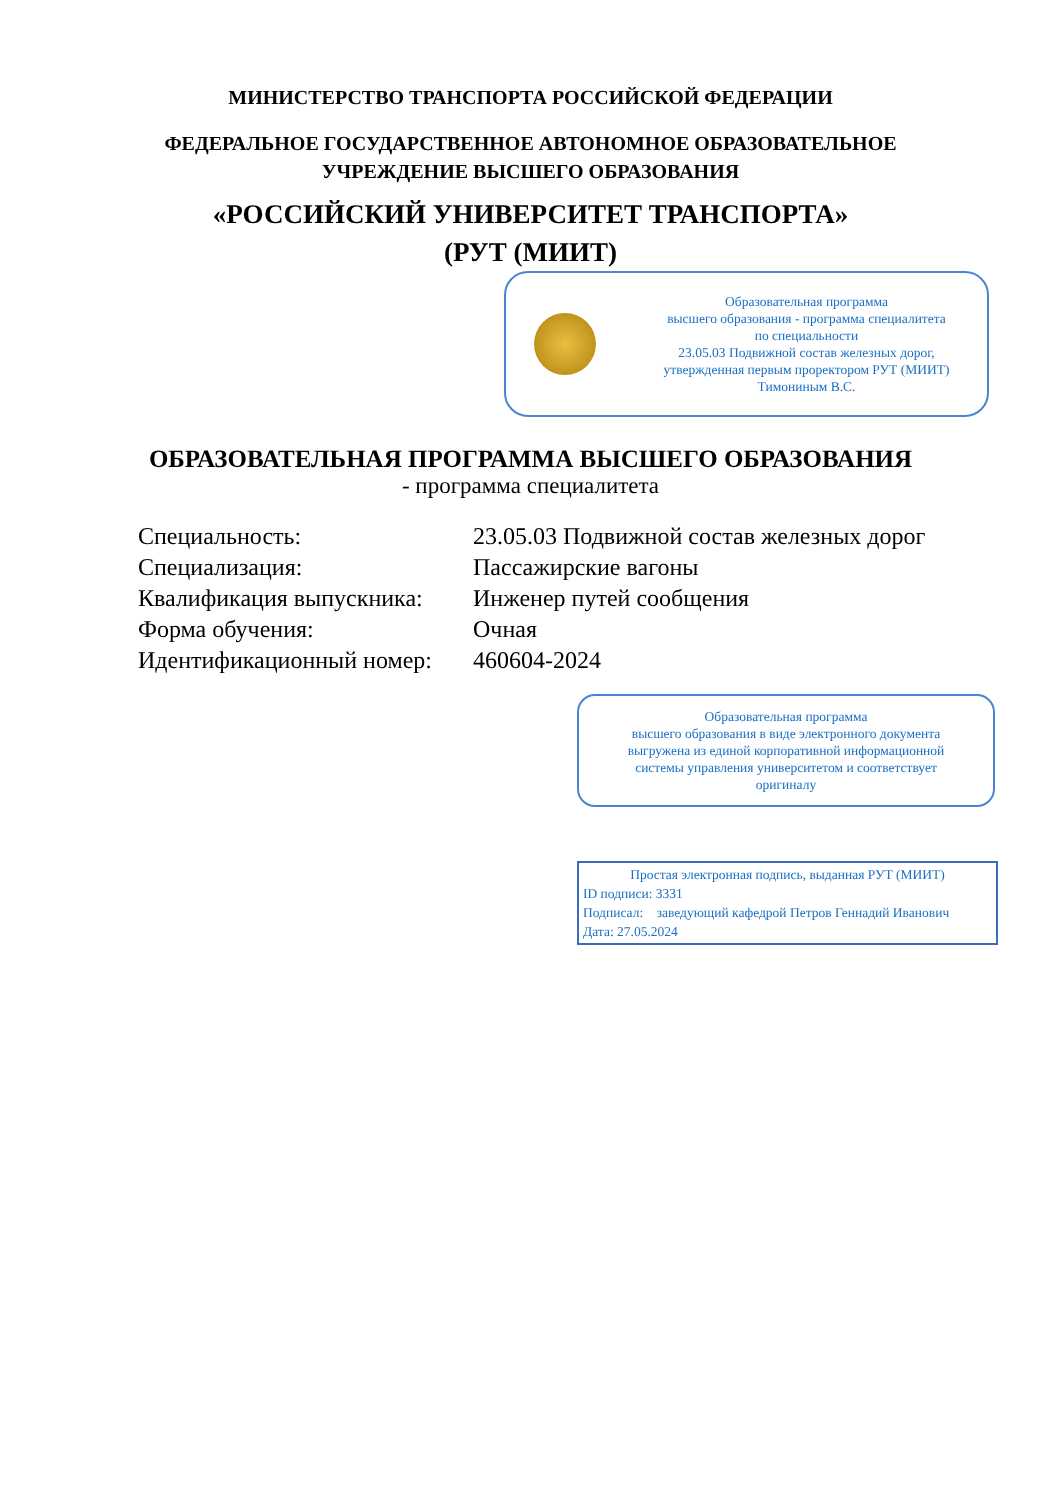МИНИСТЕРСТВО ТРАНСПОРТА РОССИЙСКОЙ ФЕДЕРАЦИИ
ФЕДЕРАЛЬНОЕ ГОСУДАРСТВЕННОЕ АВТОНОМНОЕ ОБРАЗОВАТЕЛЬНОЕ
УЧРЕЖДЕНИЕ ВЫСШЕГО ОБРАЗОВАНИЯ
«РОССИЙСКИЙ УНИВЕРСИТЕТ ТРАНСПОРТА»
(РУТ (МИИТ)
Образовательная программа
высшего образования - программа специалитета
по специальности
23.05.03 Подвижной состав железных дорог,
утвержденная первым проректором РУТ (МИИТ)
Тимониным В.С.
ОБРАЗОВАТЕЛЬНАЯ ПРОГРАММА ВЫСШЕГО ОБРАЗОВАНИЯ
- программа специалитета
| Специальность: | 23.05.03 Подвижной состав железных дорог |
| Специализация: | Пассажирские вагоны |
| Квалификация выпускника: | Инженер путей сообщения |
| Форма обучения: | Очная |
| Идентификационный номер: | 460604-2024 |
Образовательная программа
высшего образования в виде электронного документа
выгружена из единой корпоративной информационной
системы управления университетом и соответствует
оригиналу
Простая электронная подпись, выданная РУТ (МИИТ)
ID подписи: 3331
Подписал: заведующий кафедрой Петров Геннадий Иванович
Дата: 27.05.2024